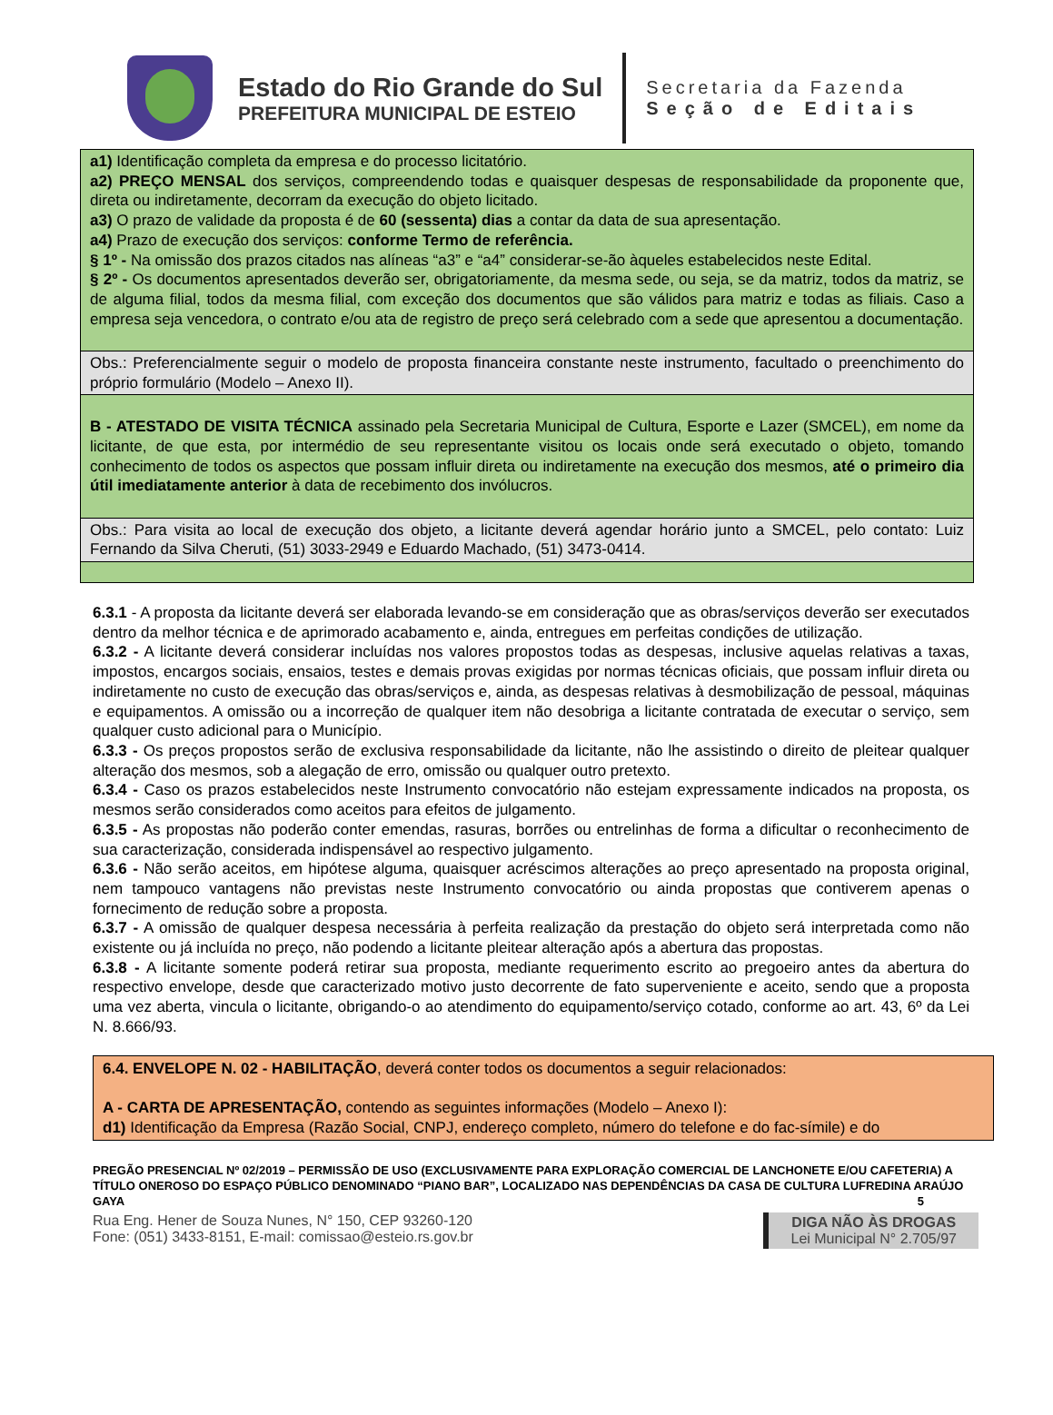Estado do Rio Grande do Sul
PREFEITURA MUNICIPAL DE ESTEIO
Secretaria da Fazenda
Seção de Editais
a1) Identificação completa da empresa e do processo licitatório.
a2) PREÇO MENSAL dos serviços, compreendendo todas e quaisquer despesas de responsabilidade da proponente que, direta ou indiretamente, decorram da execução do objeto licitado.
a3) O prazo de validade da proposta é de 60 (sessenta) dias a contar da data de sua apresentação.
a4) Prazo de execução dos serviços: conforme Termo de referência.
§ 1º - Na omissão dos prazos citados nas alíneas “a3” e “a4” considerar-se-ão àqueles estabelecidos neste Edital.
§ 2º - Os documentos apresentados deverão ser, obrigatoriamente, da mesma sede, ou seja, se da matriz, todos da matriz, se de alguma filial, todos da mesma filial, com exceção dos documentos que são válidos para matriz e todas as filiais. Caso a empresa seja vencedora, o contrato e/ou ata de registro de preço será celebrado com a sede que apresentou a documentação.
Obs.: Preferencialmente seguir o modelo de proposta financeira constante neste instrumento, facultado o preenchimento do próprio formulário (Modelo – Anexo II).
B - ATESTADO DE VISITA TÉCNICA assinado pela Secretaria Municipal de Cultura, Esporte e Lazer (SMCEL), em nome da licitante, de que esta, por intermédio de seu representante visitou os locais onde será executado o objeto, tomando conhecimento de todos os aspectos que possam influir direta ou indiretamente na execução dos mesmos, até o primeiro dia útil imediatamente anterior à data de recebimento dos invólucros.
Obs.: Para visita ao local de execução dos objeto, a licitante deverá agendar horário junto a SMCEL, pelo contato: Luiz Fernando da Silva Cheruti, (51) 3033-2949 e Eduardo Machado, (51) 3473-0414.
6.3.1 - A proposta da licitante deverá ser elaborada levando-se em consideração que as obras/serviços deverão ser executados dentro da melhor técnica e de aprimorado acabamento e, ainda, entregues em perfeitas condições de utilização.
6.3.2 - A licitante deverá considerar incluídas nos valores propostos todas as despesas, inclusive aquelas relativas a taxas, impostos, encargos sociais, ensaios, testes e demais provas exigidas por normas técnicas oficiais, que possam influir direta ou indiretamente no custo de execução das obras/serviços e, ainda, as despesas relativas à desmobilização de pessoal, máquinas e equipamentos. A omissão ou a incorreção de qualquer item não desobriga a licitante contratada de executar o serviço, sem qualquer custo adicional para o Município.
6.3.3 - Os preços propostos serão de exclusiva responsabilidade da licitante, não lhe assistindo o direito de pleitear qualquer alteração dos mesmos, sob a alegação de erro, omissão ou qualquer outro pretexto.
6.3.4 - Caso os prazos estabelecidos neste Instrumento convocatório não estejam expressamente indicados na proposta, os mesmos serão considerados como aceitos para efeitos de julgamento.
6.3.5 - As propostas não poderão conter emendas, rasuras, borrões ou entrelinhas de forma a dificultar o reconhecimento de sua caracterização, considerada indispensável ao respectivo julgamento.
6.3.6 - Não serão aceitos, em hipótese alguma, quaisquer acréscimos alterações ao preço apresentado na proposta original, nem tampouco vantagens não previstas neste Instrumento convocatório ou ainda propostas que contiverem apenas o fornecimento de redução sobre a proposta.
6.3.7 - A omissão de qualquer despesa necessária à perfeita realização da prestação do objeto será interpretada como não existente ou já incluída no preço, não podendo a licitante pleitear alteração após a abertura das propostas.
6.3.8 - A licitante somente poderá retirar sua proposta, mediante requerimento escrito ao pregoeiro antes da abertura do respectivo envelope, desde que caracterizado motivo justo decorrente de fato superveniente e aceito, sendo que a proposta uma vez aberta, vincula o licitante, obrigando-o ao atendimento do equipamento/serviço cotado, conforme ao art. 43, 6º da Lei N. 8.666/93.
6.4. ENVELOPE N. 02 - HABILITAÇÃO, deverá conter todos os documentos a seguir relacionados:
A - CARTA DE APRESENTAÇÃO, contendo as seguintes informações (Modelo – Anexo I):
d1) Identificação da Empresa (Razão Social, CNPJ, endereço completo, número do telefone e do fac-símile) e do
PREGÃO PRESENCIAL Nº 02/2019 – PERMISSÃO DE USO (EXCLUSIVAMENTE PARA EXPLORAÇÃO COMERCIAL DE LANCHONETE E/OU CAFETERIA) A TÍTULO ONEROSO DO ESPAÇO PÚBLICO DENOMINADO “PIANO BAR”, LOCALIZADO NAS DEPENDÊNCIAS DA CASA DE CULTURA LUFREDINA ARAÚJO GAYA 5
Rua Eng. Hener de Souza Nunes, N° 150, CEP 93260-120
Fone: (051) 3433-8151, E-mail: comissao@esteio.rs.gov.br
DIGA NÃO ÀS DROGAS
Lei Municipal N° 2.705/97